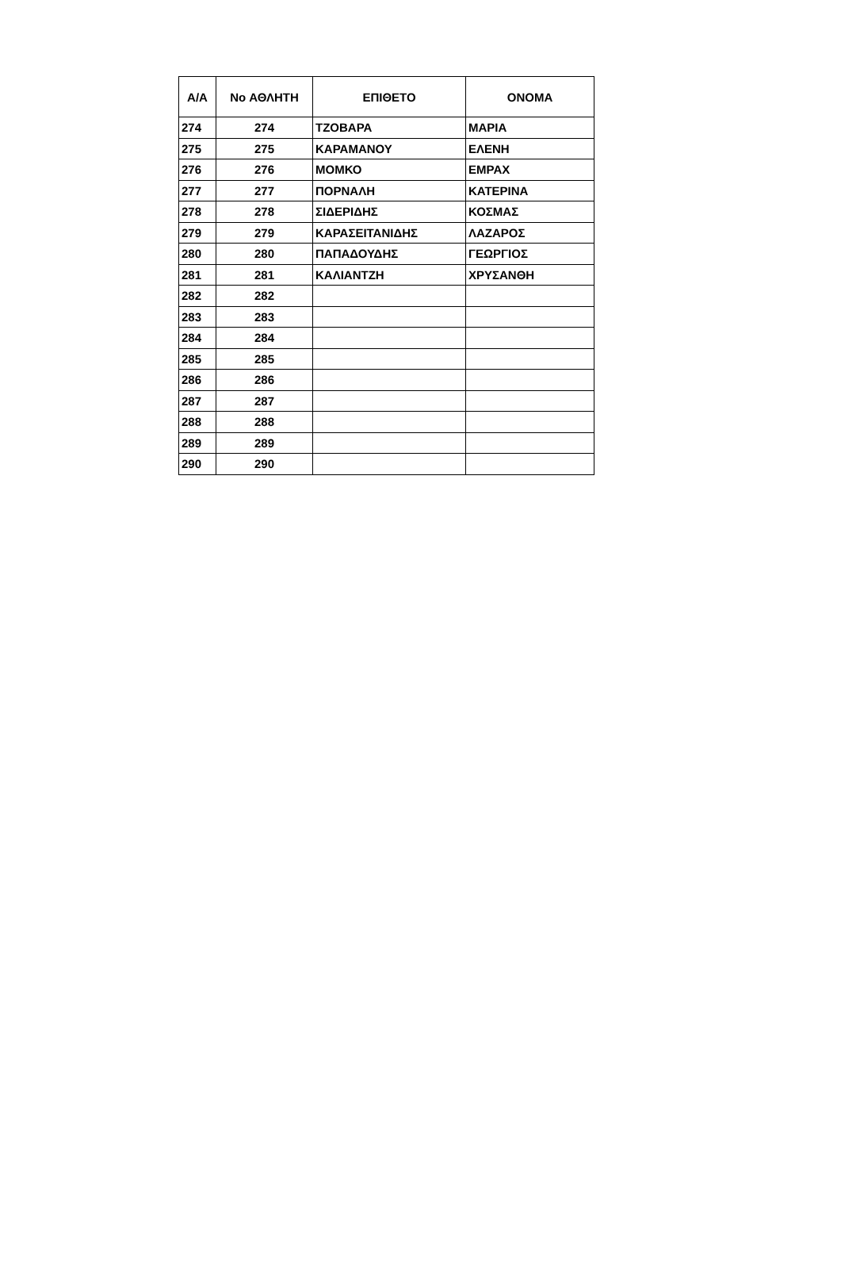| Α/Α | No ΑΘΛΗΤΗ | ΕΠΙΘΕΤΟ | ΟΝΟΜΑ |
| --- | --- | --- | --- |
| 274 | 274 | ΤΖΟΒΑΡΑ | ΜΑΡΙΑ |
| 275 | 275 | ΚΑΡΑΜΑΝΟΥ | ΕΛΕΝΗ |
| 276 | 276 | ΜΟΜΚΟ | ΕΜΡΑΧ |
| 277 | 277 | ΠΟΡΝΑΛΗ | ΚΑΤΕΡΙΝΑ |
| 278 | 278 | ΣΙΔΕΡΙΔΗΣ | ΚΟΣΜΑΣ |
| 279 | 279 | ΚΑΡΑΣΕΙΤΑΝΙΔΗΣ | ΛΑΖΑΡΟΣ |
| 280 | 280 | ΠΑΠΑΔΟΥΔΗΣ | ΓΕΩΡΓΙΟΣ |
| 281 | 281 | ΚΑΛΙΑΝΤΖΗ | ΧΡΥΣΑΝΘΗ |
| 282 | 282 | | |
| 283 | 283 | | |
| 284 | 284 | | |
| 285 | 285 | | |
| 286 | 286 | | |
| 287 | 287 | | |
| 288 | 288 | | |
| 289 | 289 | | |
| 290 | 290 | | |